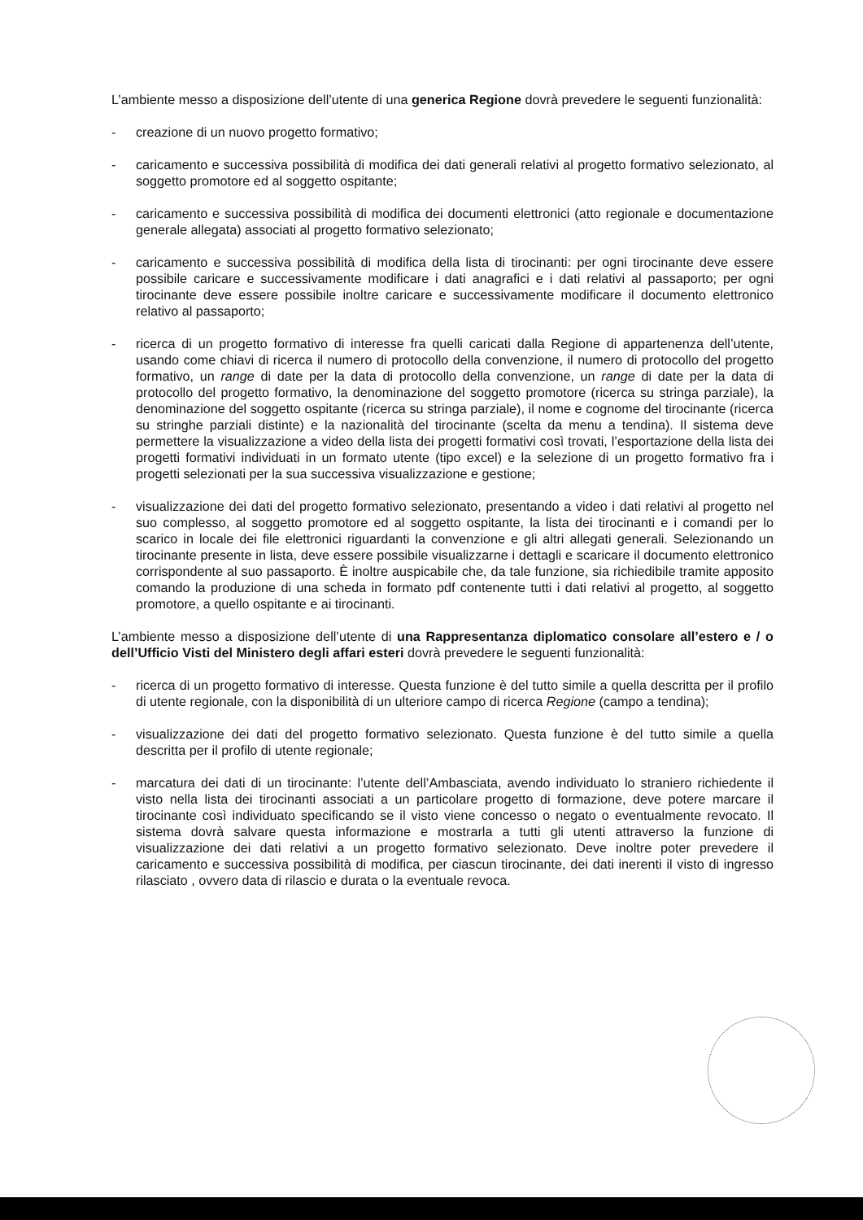L’ambiente messo a disposizione dell’utente di una generica Regione dovrà prevedere le seguenti funzionalità:
- creazione di un nuovo progetto formativo;
- caricamento e successiva possibilità di modifica dei dati generali relativi al progetto formativo selezionato, al soggetto promotore ed al soggetto ospitante;
- caricamento e successiva possibilità di modifica dei documenti elettronici (atto regionale e documentazione generale allegata) associati al progetto formativo selezionato;
- caricamento e successiva possibilità di modifica della lista di tirocinanti: per ogni tirocinante deve essere possibile caricare e successivamente modificare i dati anagrafici e i dati relativi al passaporto; per ogni tirocinante deve essere possibile inoltre caricare e successivamente modificare il documento elettronico relativo al passaporto;
- ricerca di un progetto formativo di interesse fra quelli caricati dalla Regione di appartenenza dell’utente, usando come chiavi di ricerca il numero di protocollo della convenzione, il numero di protocollo del progetto formativo, un range di date per la data di protocollo della convenzione, un range di date per la data di protocollo del progetto formativo, la denominazione del soggetto promotore (ricerca su stringa parziale), la denominazione del soggetto ospitante (ricerca su stringa parziale), il nome e cognome del tirocinante (ricerca su stringhe parziali distinte) e la nazionalità del tirocinante (scelta da menu a tendina). Il sistema deve permettere la visualizzazione a video della lista dei progetti formativi così trovati, l’esportazione della lista dei progetti formativi individuati in un formato utente (tipo excel) e la selezione di un progetto formativo fra i progetti selezionati per la sua successiva visualizzazione e gestione;
- visualizzazione dei dati del progetto formativo selezionato, presentando a video i dati relativi al progetto nel suo complesso, al soggetto promotore ed al soggetto ospitante, la lista dei tirocinanti e i comandi per lo scarico in locale dei file elettronici riguardanti la convenzione e gli altri allegati generali. Selezionando un tirocinante presente in lista, deve essere possibile visualizzarne i dettagli e scaricare il documento elettronico corrispondente al suo passaporto. È inoltre auspicabile che, da tale funzione, sia richiedibile tramite apposito comando la produzione di una scheda in formato pdf contenente tutti i dati relativi al progetto, al soggetto promotore, a quello ospitante e ai tirocinanti.
L’ambiente messo a disposizione dell’utente di una Rappresentanza diplomatico consolare all’estero e / o dell’Ufficio Visti del Ministero degli affari esteri dovrà prevedere le seguenti funzionalità:
- ricerca di un progetto formativo di interesse. Questa funzione è del tutto simile a quella descritta per il profilo di utente regionale, con la disponibilità di un ulteriore campo di ricerca Regione (campo a tendina);
- visualizzazione dei dati del progetto formativo selezionato. Questa funzione è del tutto simile a quella descritta per il profilo di utente regionale;
- marcatura dei dati di un tirocinante: l’utente dell’Ambasciata, avendo individuato lo straniero richiedente il visto nella lista dei tirocinanti associati a un particolare progetto di formazione, deve potere marcare il tirocinante così individuato specificando se il visto viene concesso o negato o eventualmente revocato. Il sistema dovrà salvare questa informazione e mostrarla a tutti gli utenti attraverso la funzione di visualizzazione dei dati relativi a un progetto formativo selezionato. Deve inoltre poter prevedere il caricamento e successiva possibilità di modifica, per ciascun tirocinante, dei dati inerenti il visto di ingresso rilasciato , ovvero data di rilascio e durata o la eventuale revoca.